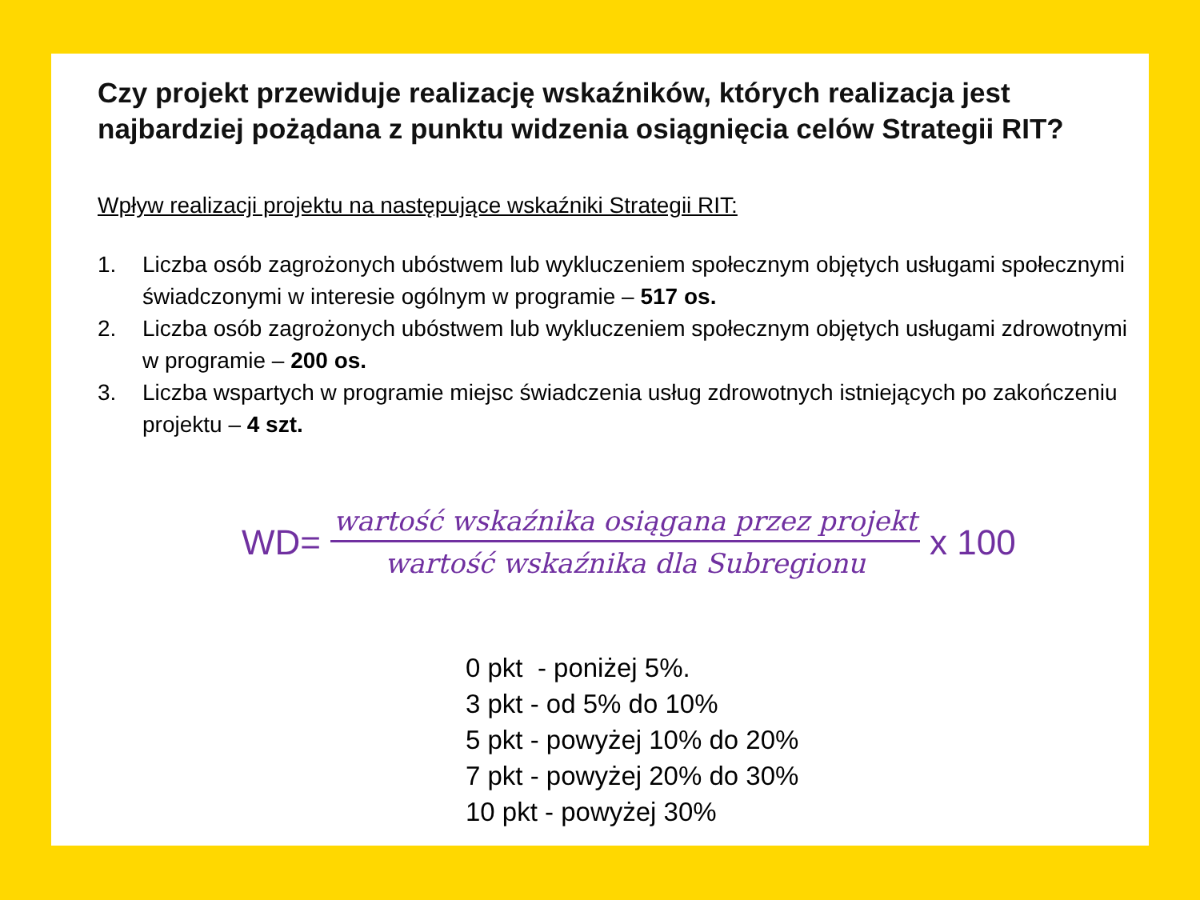Czy projekt przewiduje realizację wskaźników, których realizacja jest najbardziej pożądana z punktu widzenia osiągnięcia celów Strategii RIT?
Wpływ realizacji projektu na następujące wskaźniki Strategii RIT:
1. Liczba osób zagrożonych ubóstwem lub wykluczeniem społecznym objętych usługami społecznymi świadczonymi w interesie ogólnym w programie – 517 os.
2. Liczba osób zagrożonych ubóstwem lub wykluczeniem społecznym objętych usługami zdrowotnymi w programie – 200 os.
3. Liczba wspartych w programie miejsc świadczenia usług zdrowotnych istniejących po zakończeniu projektu – 4 szt.
WD=
wartość wskaźnika osiągana przez projekt
wartość wskaźnika dla Subregionu
x 100
0 pkt - poniżej 5%.
3 pkt - od 5% do 10%
5 pkt - powyżej 10% do 20%
7 pkt - powyżej 20% do 30%
10 pkt - powyżej 30%